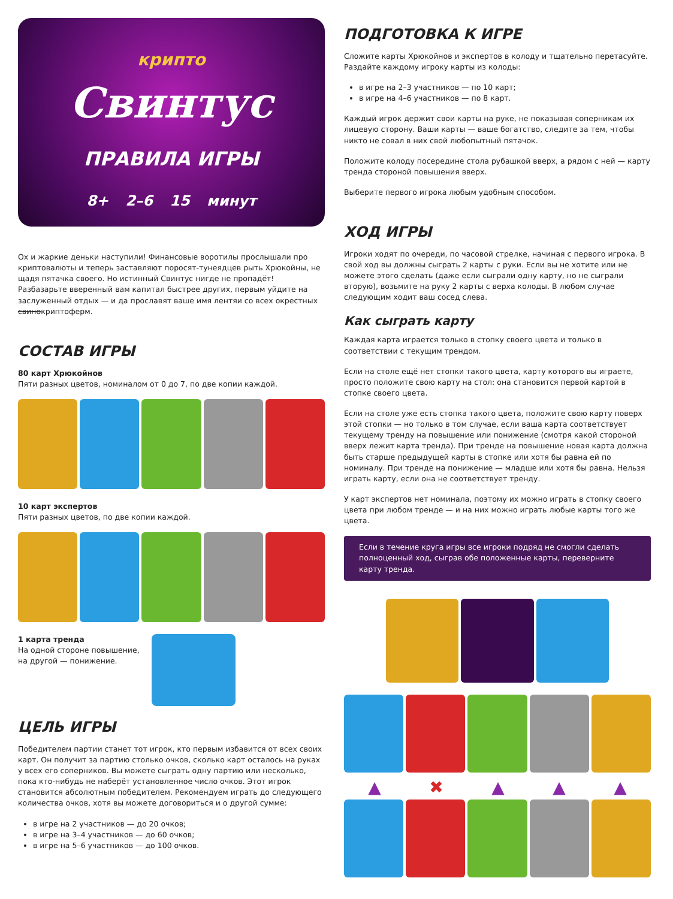крипто
Свинтус
ПРАВИЛА ИГРЫ
8+ 2–6 15 минут
Ох и жаркие деньки наступили! Финансовые воротилы прослышали про криптовалюты и теперь заставляют поросят-тунеядцев рыть Хрюкойны, не щадя пятачка своего. Но истинный Свинтус нигде не пропадёт! Разбазарьте вверенный вам капитал быстрее других, первым уйдите на заслуженный отдых — и да прославят ваше имя лентяи со всех окрестных свинокриптоферм.
СОСТАВ ИГРЫ
80 карт Хрюкойнов
Пяти разных цветов, номиналом от 0 до 7, по две копии каждой.
10 карт экспертов
Пяти разных цветов, по две копии каждой.
1 карта тренда
На одной стороне повышение,
на другой — понижение.
ЦЕЛЬ ИГРЫ
Победителем партии станет тот игрок, кто первым избавится от всех своих карт. Он получит за партию столько очков, сколько карт осталось на руках у всех его соперников. Вы можете сыграть одну партию или несколько, пока кто-нибудь не наберёт установленное число очков. Этот игрок становится абсолютным победителем. Рекомендуем играть до следующего количества очков, хотя вы можете договориться и о другой сумме:
в игре на 2 участников — до 20 очков;
в игре на 3–4 участников — до 60 очков;
в игре на 5–6 участников — до 100 очков.
ПОДГОТОВКА К ИГРЕ
Сложите карты Хрюкойнов и экспертов в колоду и тщательно перетасуйте. Раздайте каждому игроку карты из колоды:
в игре на 2–3 участников — по 10 карт;
в игре на 4–6 участников — по 8 карт.
Каждый игрок держит свои карты на руке, не показывая соперникам их лицевую сторону. Ваши карты — ваше богатство, следите за тем, чтобы никто не совал в них свой любопытный пятачок.
Положите колоду посередине стола рубашкой вверх, а рядом с ней — карту тренда стороной повышения вверх.
Выберите первого игрока любым удобным способом.
ХОД ИГРЫ
Игроки ходят по очереди, по часовой стрелке, начиная с первого игрока. В свой ход вы должны сыграть 2 карты с руки. Если вы не хотите или не можете этого сделать (даже если сыграли одну карту, но не сыграли вторую), возьмите на руку 2 карты с верха колоды. В любом случае следующим ходит ваш сосед слева.
Как сыграть карту
Каждая карта играется только в стопку своего цвета и только в соответствии с текущим трендом.
Если на столе ещё нет стопки такого цвета, карту которого вы играете, просто положите свою карту на стол: она становится первой картой в стопке своего цвета.
Если на столе уже есть стопка такого цвета, положите свою карту поверх этой стопки — но только в том случае, если ваша карта соответствует текущему тренду на повышение или понижение (смотря какой стороной вверх лежит карта тренда). При тренде на повышение новая карта должна быть старше предыдущей карты в стопке или хотя бы равна ей по номиналу. При тренде на понижение — младше или хотя бы равна. Нельзя играть карту, если она не соответствует тренду.
У карт экспертов нет номинала, поэтому их можно играть в стопку своего цвета при любом тренде — и на них можно играть любые карты того же цвета.
Если в течение круга игры все игроки подряд не смогли сделать полноценный ход, сыграв обе положенные карты, переверните карту тренда.
▲ ✖ ▲ ▲ ▲